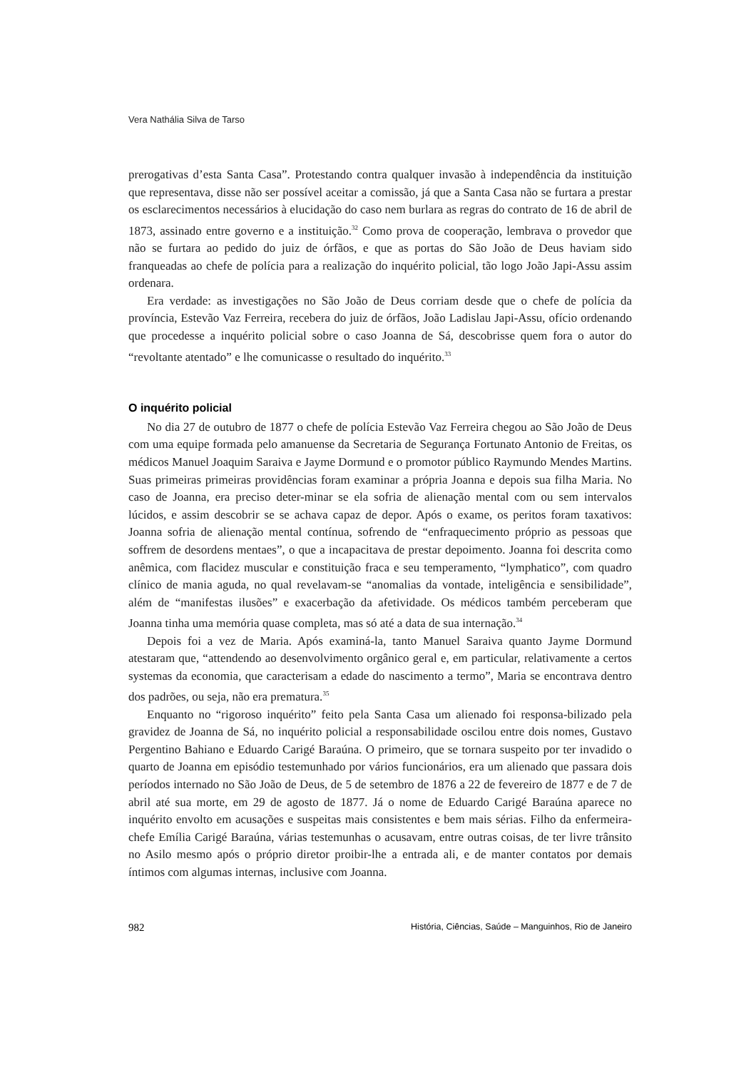Vera Nathália Silva de Tarso
prerogativas d’esta Santa Casa”. Protestando contra qualquer invasão à independência da instituição que representava, disse não ser possível aceitar a comissão, já que a Santa Casa não se furtara a prestar os esclarecimentos necessários à elucidação do caso nem burlara as regras do contrato de 16 de abril de 1873, assinado entre governo e a instituição.<sup>32</sup> Como prova de cooperação, lembrava o provedor que não se furtara ao pedido do juiz de órfãos, e que as portas do São João de Deus haviam sido franqueadas ao chefe de polícia para a realização do inquérito policial, tão logo João Japi-Assu assim ordenara.
Era verdade: as investigações no São João de Deus corriam desde que o chefe de polícia da província, Estevão Vaz Ferreira, recebera do juiz de órfãos, João Ladislau Japi-Assu, ofício ordenando que procedesse a inquérito policial sobre o caso Joanna de Sá, descobrisse quem fora o autor do “revoltante atentado” e lhe comunicasse o resultado do inquérito.<sup>33</sup>
O inquérito policial
No dia 27 de outubro de 1877 o chefe de polícia Estevão Vaz Ferreira chegou ao São João de Deus com uma equipe formada pelo amanuense da Secretaria de Segurança Fortunato Antonio de Freitas, os médicos Manuel Joaquim Saraiva e Jayme Dormund e o promotor público Raymundo Mendes Martins. Suas primeiras primeiras providências foram examinar a própria Joanna e depois sua filha Maria. No caso de Joanna, era preciso deter-minar se ela sofria de alienação mental com ou sem intervalos lúcidos, e assim descobrir se se achava capaz de depor. Após o exame, os peritos foram taxativos: Joanna sofria de alienação mental contínua, sofrendo de “enfraquecimento próprio as pessoas que soffrem de desordens mentaes”, o que a incapacitava de prestar depoimento. Joanna foi descrita como anêmica, com flacidez muscular e constituição fraca e seu temperamento, “lymphatico”, com quadro clínico de mania aguda, no qual revelavam-se “anomalias da vontade, inteligência e sensibilidade”, além de “manifestas ilusões” e exacerbação da afetividade. Os médicos também perceberam que Joanna tinha uma memória quase completa, mas só até a data de sua internação.<sup>34</sup>
Depois foi a vez de Maria. Após examiná-la, tanto Manuel Saraiva quanto Jayme Dormund atestaram que, “attendendo ao desenvolvimento orgânico geral e, em particular, relativamente a certos systemas da economia, que caracterisam a edade do nascimento a termo”, Maria se encontrava dentro dos padrões, ou seja, não era prematura.<sup>35</sup>
Enquanto no “rigoroso inquérito” feito pela Santa Casa um alienado foi responsa-bilizado pela gravidez de Joanna de Sá, no inquérito policial a responsabilidade oscilou entre dois nomes, Gustavo Pergentino Bahiano e Eduardo Carigé Baraúna. O primeiro, que se tornara suspeito por ter invadido o quarto de Joanna em episódio testemunhado por vários funcionários, era um alienado que passara dois períodos internado no São João de Deus, de 5 de setembro de 1876 a 22 de fevereiro de 1877 e de 7 de abril até sua morte, em 29 de agosto de 1877. Já o nome de Eduardo Carigé Baraúna aparece no inquérito envolto em acusações e suspeitas mais consistentes e bem mais sérias. Filho da enfermeira-chefe Emília Carigé Baraúna, várias testemunhas o acusavam, entre outras coisas, de ter livre trânsito no Asilo mesmo após o próprio diretor proibir-lhe a entrada ali, e de manter contatos por demais íntimos com algumas internas, inclusive com Joanna.
982 História, Ciências, Saúde – Manguinhos, Rio de Janeiro